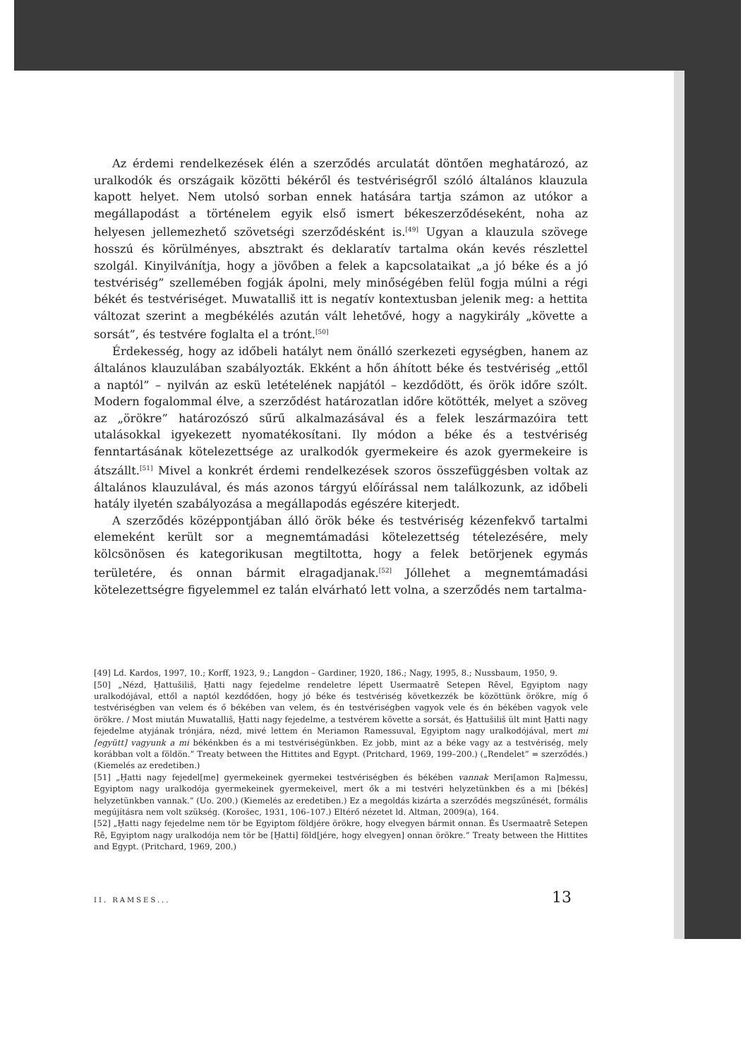Az érdemi rendelkezések élén a szerződés arculatát döntően meghatározó, az uralkodók és országaik közötti békéről és testvériségről szóló általános klauzula kapott helyet. Nem utolsó sorban ennek hatására tartja számon az utókor a megállapodást a történelem egyik első ismert békeszerződéseként, noha az helyesen jellemezhető szövetségi szerződésként is.<sup>[49]</sup> Ugyan a klauzula szövege hosszú és körülményes, absztrakt és deklaratív tartalma okán kevés részlettel szolgál. Kinyilvánítja, hogy a jövőben a felek a kapcsolataikat „a jó béke és a jó testvériség” szellemében fogják ápolni, mely minőségében felül fogja múlni a régi békét és testvériséget. Muwatalliš itt is negatív kontextusban jelenik meg: a hettita változat szerint a megbékélés azután vált lehetővé, hogy a nagykirály „követte a sorsát”, és testvére foglalta el a trónt.<sup>[50]</sup>
Érdekesség, hogy az időbeli hatályt nem önálló szerkezeti egységben, hanem az általános klauzulában szabályozták. Ekként a hőn áhított béke és testvériség „ettől a naptól” – nyilván az eskü letételének napjától – kezdődött, és örök időre szólt. Modern fogalommal élve, a szerződést határozatlan időre kötötték, melyet a szöveg az „örökre” határozószó sűrű alkalmazásával és a felek leszármazóira tett utalásokkal igyekezett nyomatékosítani. Ily módon a béke és a testvériség fenntartásának kötelezettsége az uralkodók gyermekeire és azok gyermekeire is átszállt.<sup>[51]</sup> Mivel a konkrét érdemi rendelkezések szoros összefüggésben voltak az általános klauzulával, és más azonos tárgyú előírással nem találkozunk, az időbeli hatály ilyetén szabályozása a megállapodás egészére kiterjedt.
A szerződés középpontjában álló örök béke és testvériség kézenfekvő tartalmi elemeként került sor a megnemtámadási kötelezettség tételezésére, mely kölcsönösen és kategorikusan megtiltotta, hogy a felek betörjenek egymás területére, és onnan bármit elragadjanak.<sup>[52]</sup> Jóllehet a megnemtámadási kötelezettségre figyelemmel ez talán elvárható lett volna, a szerződés nem tartalma-
[49] Ld. Kardos, 1997, 10.; Korff, 1923, 9.; Langdon – Gardiner, 1920, 186.; Nagy, 1995, 8.; Nussbaum, 1950, 9.
[50] „Nézd, Ḫattušiliš, Ḫatti nagy fejedelme rendeletre lépett Usermaatrē Setepen Rēvel, Egyiptom nagy uralkodójával, ettől a naptól kezdődően, hogy jó béke és testvériség következzék be közöttünk örökre, míg ő testvériségben van velem és ő békében van velem, és én testvériségben vagyok vele és én békében vagyok vele örökre. / Most miután Muwatalliš, Ḫatti nagy fejedelme, a testvérem követte a sorsát, és Ḫattušiliš ült mint Ḫatti nagy fejedelme atyjának trónjára, nézd, mivé lettem én Meriamon Ramessuval, Egyiptom nagy uralkodójával, mert mi [együtt] vagyunk a mi békénkben és a mi testvériségünkben. Ez jobb, mint az a béke vagy az a testvériség, mely korábban volt a földön.” Treaty between the Hittites and Egypt. (Pritchard, 1969, 199–200.) („Rendelet” = szerződés.) (Kiemelés az eredetiben.)
[51] „Ḫatti nagy fejedel[me] gyermekeinek gyermekei testvériségben és békében vannak Meri[amon Ra]messu, Egyiptom nagy uralkodója gyermekeinek gyermekeivel, mert ők a mi testvéri helyzetünkben és a mi [békés] helyzetünkben vannak.” (Uo. 200.) (Kiemelés az eredetiben.) Ez a megoldás kizárta a szerződés megszűnését, formális megújításra nem volt szükség. (Korošec, 1931, 106–107.) Eltérő nézetet ld. Altman, 2009(a), 164.
[52] „Ḫatti nagy fejedelme nem tör be Egyiptom földjére örökre, hogy elvegyen bármit onnan. És Usermaatrē Setepen Rē, Egyiptom nagy uralkodója nem tör be [Ḫatti] föld[jére, hogy elvegyen] onnan örökre.” Treaty between the Hittites and Egypt. (Pritchard, 1969, 200.)
II. RAMSES... 13